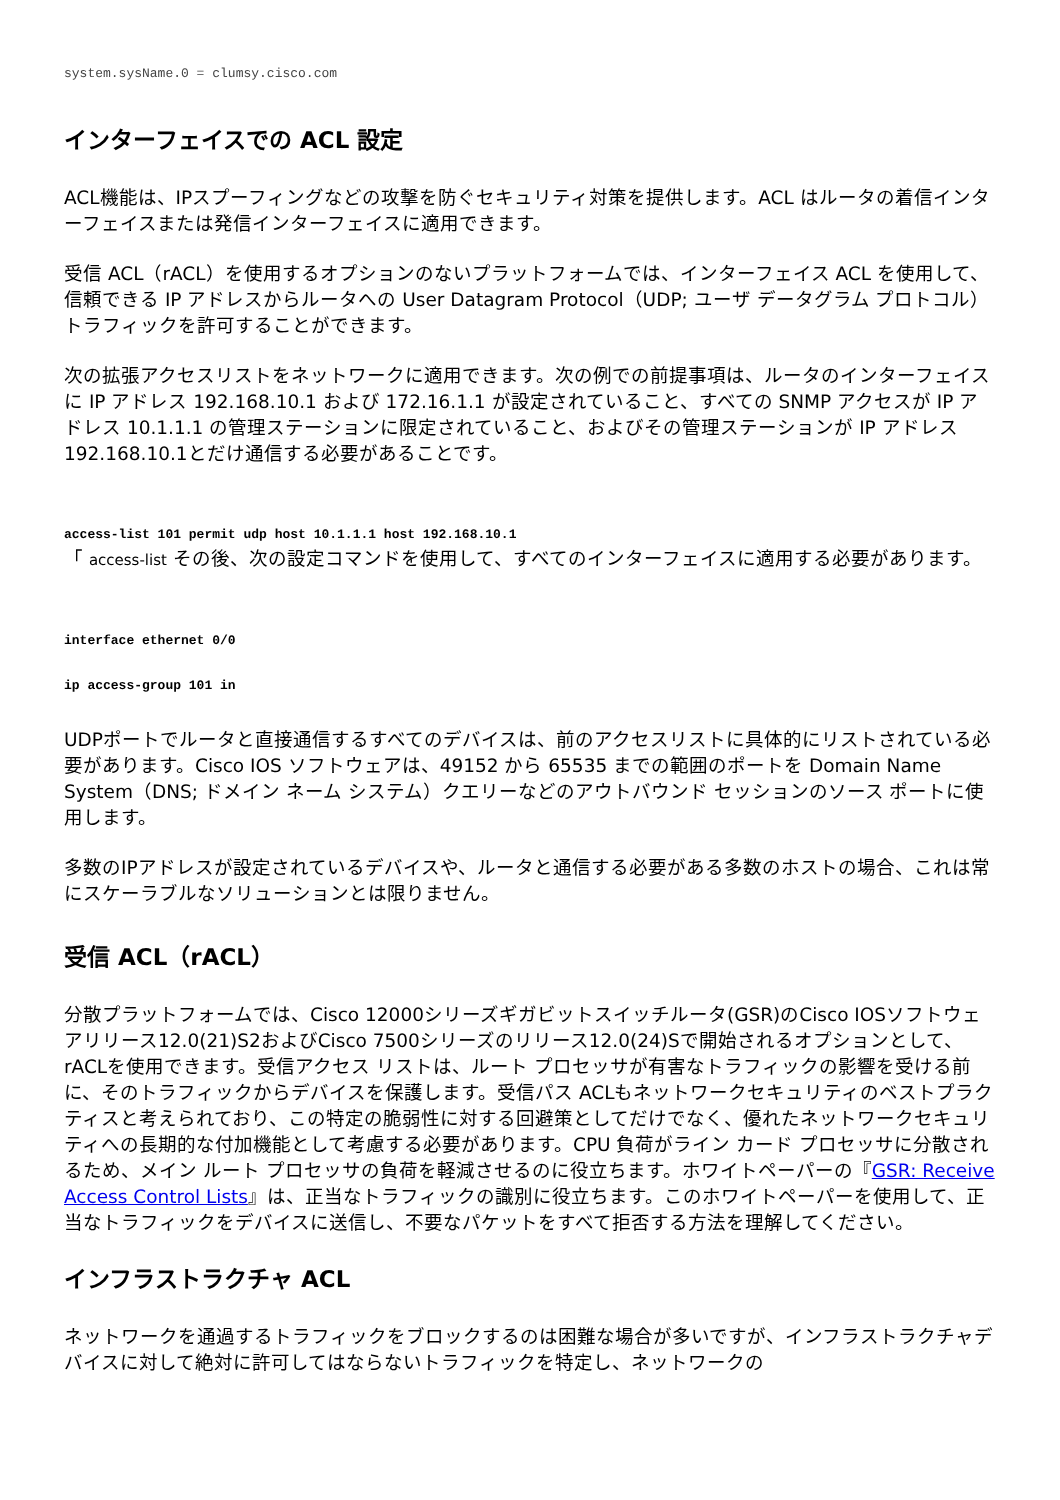system.sysName.0 = clumsy.cisco.com
インターフェイスでの ACL 設定
ACL機能は、IPスプーフィングなどの攻撃を防ぐセキュリティ対策を提供します。ACL はルータの着信インターフェイスまたは発信インターフェイスに適用できます。
受信 ACL（rACL）を使用するオプションのないプラットフォームでは、インターフェイス ACL を使用して、信頼できる IP アドレスからルータへの User Datagram Protocol（UDP; ユーザ データグラム プロトコル）トラフィックを許可することができます。
次の拡張アクセスリストをネットワークに適用できます。次の例での前提事項は、ルータのインターフェイスに IP アドレス 192.168.10.1 および 172.16.1.1 が設定されていること、すべての SNMP アクセスが IP アドレス 10.1.1.1 の管理ステーションに限定されていること、およびその管理ステーションが IP アドレス192.168.10.1とだけ通信する必要があることです。
access-list 101 permit udp host 10.1.1.1 host 192.168.10.1
「 access-list その後、次の設定コマンドを使用して、すべてのインターフェイスに適用する必要があります。
interface ethernet 0/0
ip access-group 101 in
UDPポートでルータと直接通信するすべてのデバイスは、前のアクセスリストに具体的にリストされている必要があります。Cisco IOS ソフトウェアは、49152 から 65535 までの範囲のポートを Domain Name System（DNS; ドメイン ネーム システム）クエリーなどのアウトバウンド セッションのソース ポートに使用します。
多数のIPアドレスが設定されているデバイスや、ルータと通信する必要がある多数のホストの場合、これは常にスケーラブルなソリューションとは限りません。
受信 ACL（rACL）
分散プラットフォームでは、Cisco 12000シリーズギガビットスイッチルータ(GSR)のCisco IOSソフトウェアリリース12.0(21)S2およびCisco 7500シリーズのリリース12.0(24)Sで開始されるオプションとして、rACLを使用できます。受信アクセス リストは、ルート プロセッサが有害なトラフィックの影響を受ける前に、そのトラフィックからデバイスを保護します。受信パス ACLもネットワークセキュリティのベストプラクティスと考えられており、この特定の脆弱性に対する回避策としてだけでなく、優れたネットワークセキュリティへの長期的な付加機能として考慮する必要があります。CPU 負荷がライン カード プロセッサに分散されるため、メイン ルート プロセッサの負荷を軽減させるのに役立ちます。ホワイトペーパーの『GSR: Receive Access Control Lists』は、正当なトラフィックの識別に役立ちます。このホワイトペーパーを使用して、正当なトラフィックをデバイスに送信し、不要なパケットをすべて拒否する方法を理解してください。
インフラストラクチャ ACL
ネットワークを通過するトラフィックをブロックするのは困難な場合が多いですが、インフラストラクチャデバイスに対して絶対に許可してはならないトラフィックを特定し、ネットワークの